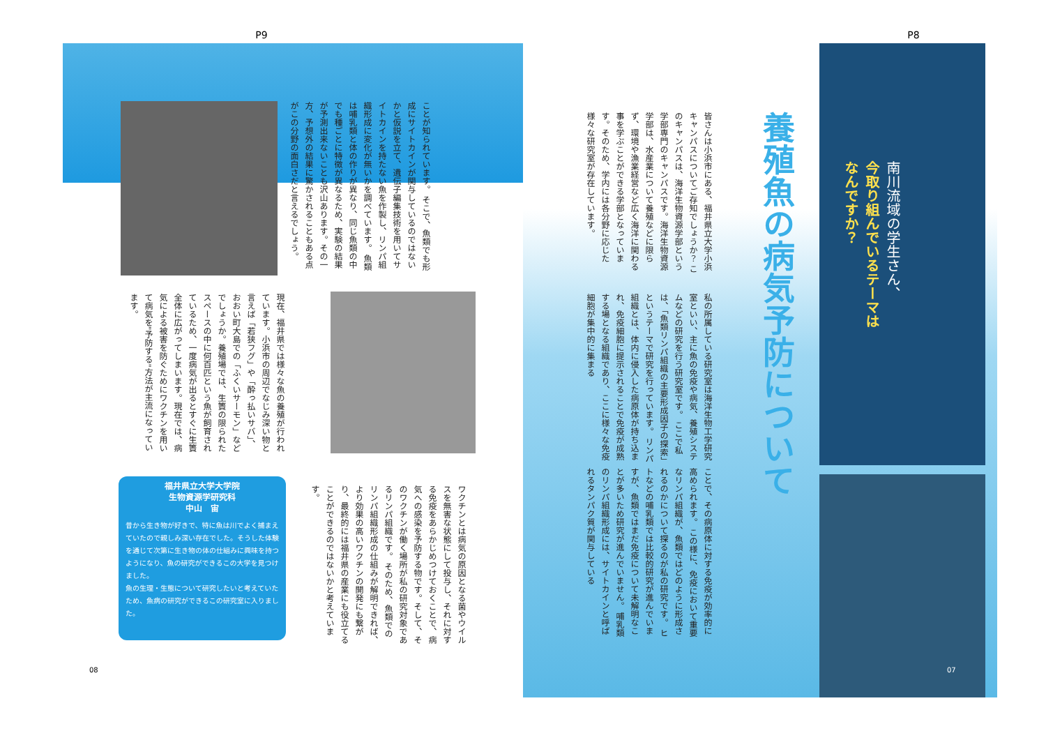P9
ことが知られています。 そこで、魚類でも形成にサイトカインが関与しているのではないかと仮説を立て、遺伝子編集技術を用いてサイトカインを持たない魚を作製し、リンパ組織形成に変化が無いかを調べています。 魚類は哺乳類と体の作りが異なり、同じ魚類の中でも種ごとに特徴が異なるため、実験の結果が予測出来ないことも沢山あります。その一方、予想外の結果に驚かされることもある点がこの分野の面白さだと言えるでしょう。
現在、福井県では様々な魚の養殖が行われています。小浜市の周辺でなじみ深い物と言えば「若狭フグ」や「酔っ払いサバ」、おおい町大島での「ふくいサーモン」などでしょうか。養殖場では、生簀の限られたスペースの中に何百匹という魚が飼育されているため、一度病気が出るとすぐに生簀全体に広がってしまいます。現在では、病気による被害を防ぐためにワクチンを用いて病気を"予防する"方法が主流になっています。
福井県立大学大学院
生物資源学研究科
中山　宙
昔から生き物が好きで、特に魚は川でよく捕まえていたので親しみ深い存在でした。そうした体験を通じて次第に生き物の体の仕組みに興味を持つようになり、魚の研究ができるこの大学を見つけました。
魚の生理・生態について研究したいと考えていたため、魚病の研究ができるこの研究室に入りました。
ワクチンとは病気の原因となる菌やウイルスを無害な状態にして投与し、それに対する免疫をあらかじめつけておくことで、病気への感染を予防する物です。そして、そのワクチンが働く場所が私の研究対象であるリンパ組織です。 そのため、魚類でのリンパ組織形成の仕組みが解明できれば、より効果の高いワクチンの開発にも繋がり、最終的には福井県の産業にも役立てることができるのではないかと考えています。
08
P8
南川流域の学生さん、
今取り組んでいるテーマは
なんですか？
養殖魚の病気予防について
皆さんは小浜市にある、福井県立大学小浜キャンパスについてご存知でしょうか？ このキャンパスは、海洋生物資源学部という学部専門のキャンパスです。海洋生物資源学部は、水産業について養殖などに限らず、環境や漁業経営など広く海洋に関わる事を学ぶことができる学部となっています。そのため、学内には各分野に応じた様々な研究室が存在しています。
私の所属している研究室は海洋生物工学研究室といい、主に魚の免疫や病気、養殖システムなどの研究を行う研究室です。 ここで私は、「魚類リンパ組織の主要形成因子の探索」というテーマで研究を行っています。 リンパ組織とは、体内に侵入した病原体が持ち込まれ、免疫細胞に提示されることで免疫が成熟する場となる組織であり、ここに様々な免疫細胞が集中的に集まる
ことで、その病原体に対する免疫が効率的に高められます。 この様に、免疫において重要なリンパ組織が、魚類ではどのように形成されるのかについて探るのが私の研究です。 ヒトなどの哺乳類では比較的研究が進んでいますが、魚類ではまだ免疫について未解明なことが多いため研究が進んでいません。 哺乳類のリンパ組織形成には、サイトカインと呼ばれるタンパク質が関与している
07